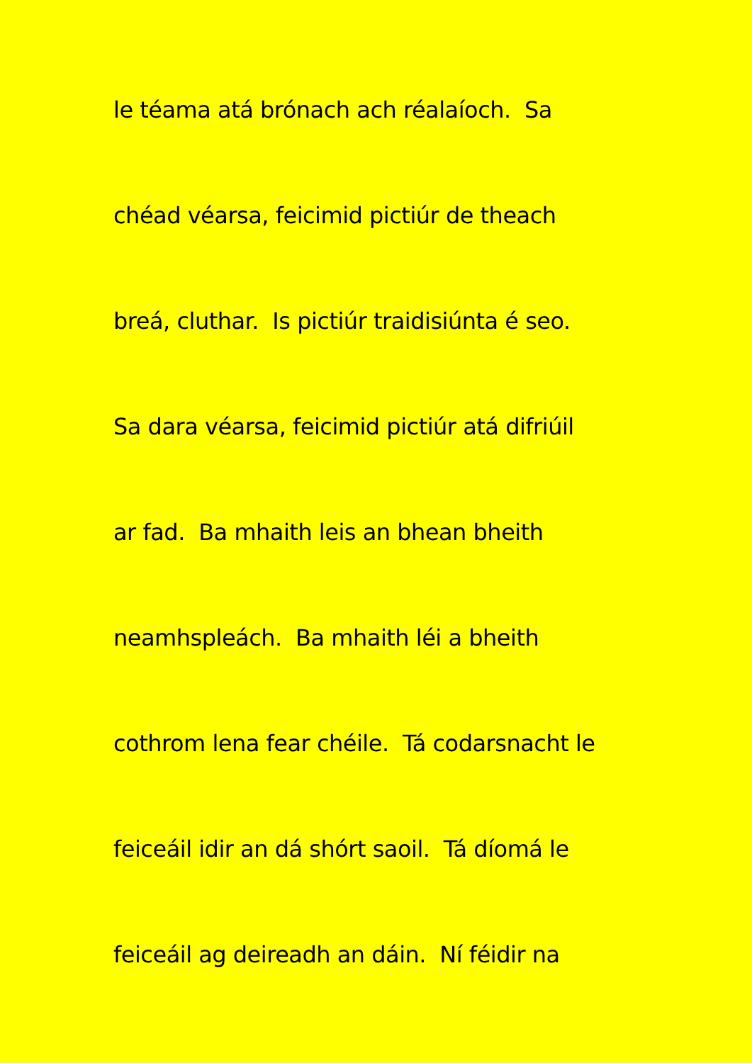le téama atá brónach ach réalaíoch. Sa
chéad véarsa, feicimid pictiúr de theach
breá, cluthar. Is pictiúr traidisiúnta é seo.
Sa dara véarsa, feicimid pictiúr atá difriúil
ar fad. Ba mhaith leis an bhean bheith
neamhspleách. Ba mhaith léi a bheith
cothrom lena fear chéile. Tá codarsnacht le
feiceáil idir an dá shórt saoil. Tá díomá le
feiceáil ag deireadh an dáin. Ní féidir na